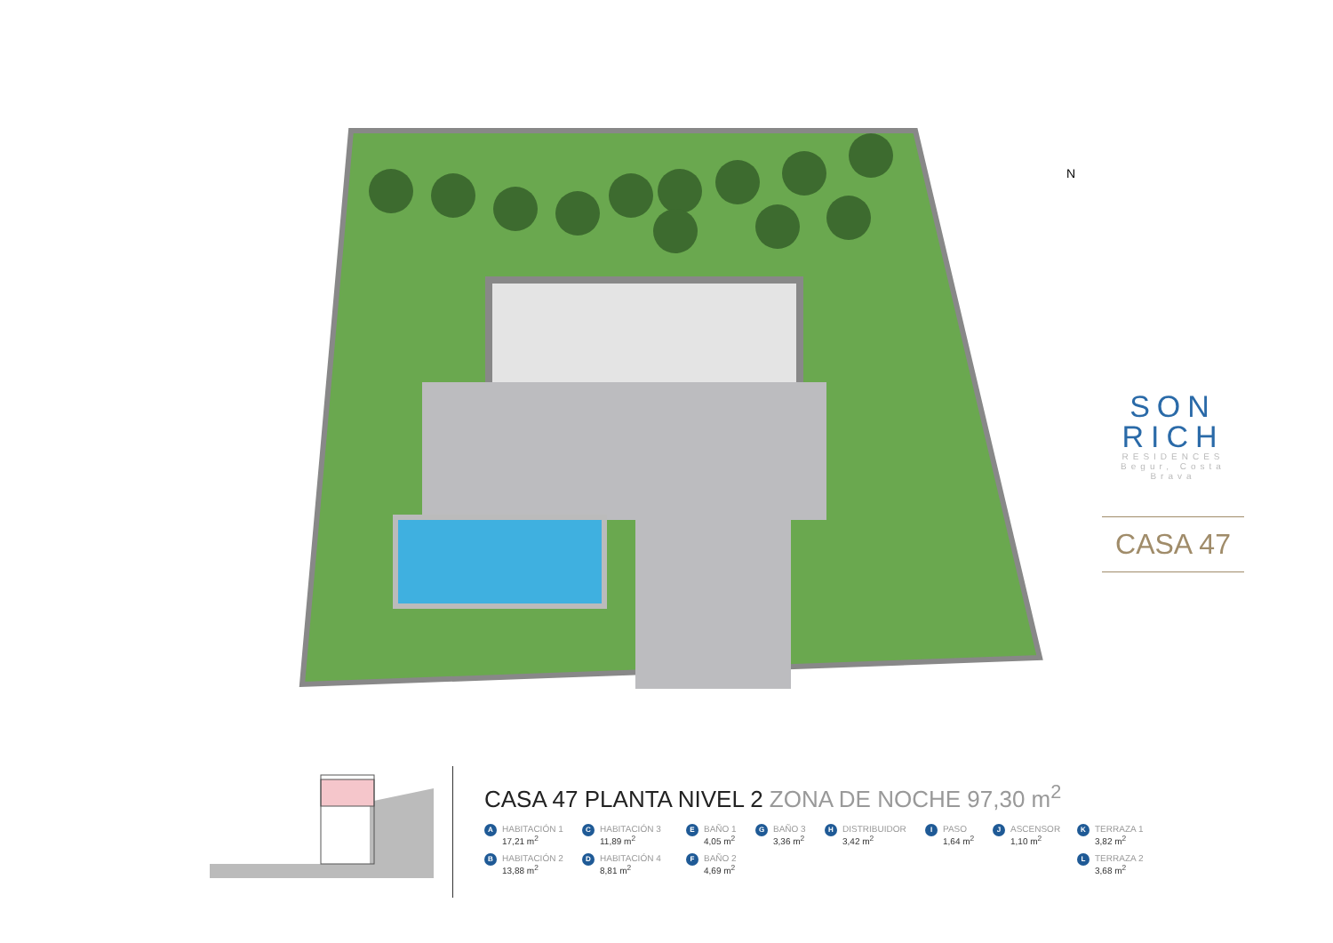N
SON
RICH
RESIDENCES
Begur, Costa Brava
CASA 47
CASA 47 PLANTA NIVEL 2 ZONA DE NOCHE 97,30 m<sup>2</sup>
A
HABITACIÓN 1
17,21 m<sup>2</sup>
C
HABITACIÓN 3
11,89 m<sup>2</sup>
E
BAÑO 1
4,05 m<sup>2</sup>
G
BAÑO 3
3,36 m<sup>2</sup>
H
DISTRIBUIDOR
3,42 m<sup>2</sup>
I
PASO
1,64 m<sup>2</sup>
J
ASCENSOR
1,10 m<sup>2</sup>
K
TERRAZA 1
3,82 m<sup>2</sup>
B
HABITACIÓN 2
13,88 m<sup>2</sup>
D
HABITACIÓN 4
8,81 m<sup>2</sup>
F
BAÑO 2
4,69 m<sup>2</sup>
L
TERRAZA 2
3,68 m<sup>2</sup>